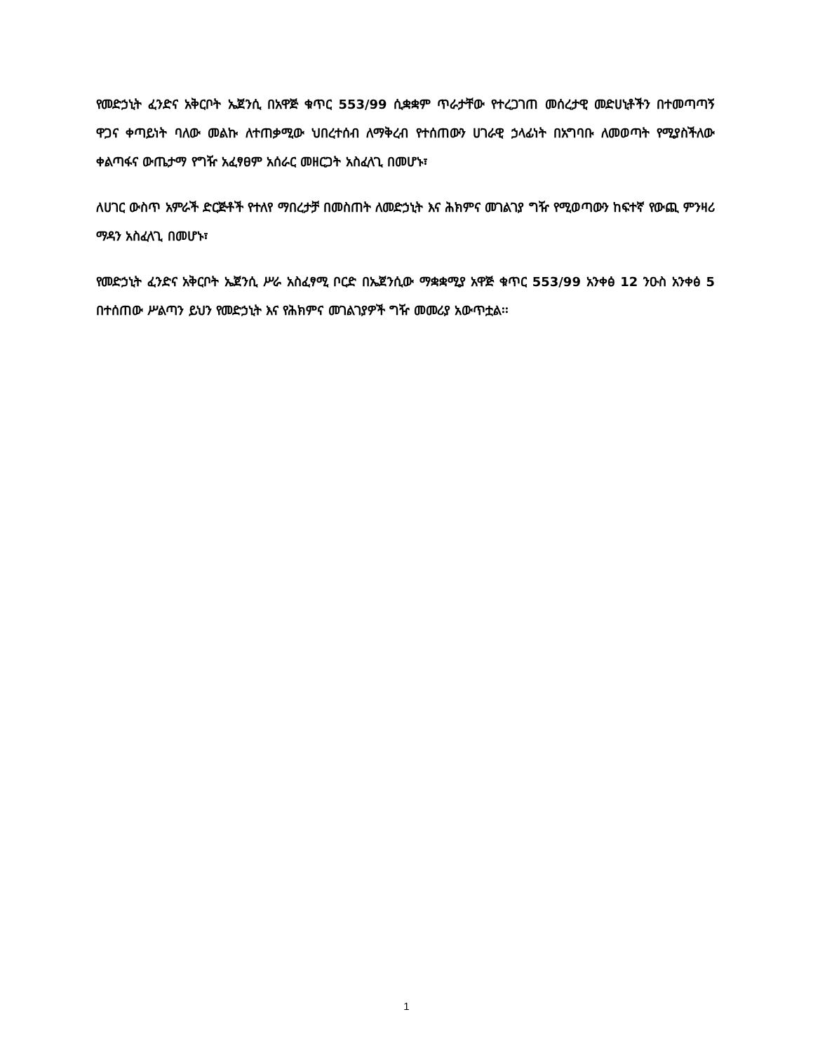የመድኃኒት ፈንድና አቅርቦት ኤጀንሲ በአዋጅ ቁጥር 553/99 ሲቋቋም ጥራታቸው የተረጋገጠ መሰረታዊ መድሀኒቶችን በተመጣጣኝ ዋጋና ቀጣይነት ባለው መልኩ ለተጠቃሚው ህበረተሰብ ለማቅረብ የተሰጠውን ሀገራዊ ኃላፊነት በአግባቡ ለመወጣት የሚያስችለው ቀልጣፋና ውጤታማ የግዥ አፈፃፀም አሰራር መዘርጋት አስፈላጊ በመሆኑ፣
ለሀገር ውስጥ አምራች ድርጅቶች የተለየ ማበረታቻ በመስጠት ለመድኃኒት እና ሕክምና መገልገያ ግዥ የሚወጣውን ከፍተኛ የውጪ ምንዛሪ ማዳን አስፈላጊ በመሆኑ፣
የመድኃኒት ፈንድና አቅርቦት ኤጀንሲ ሥራ አስፈፃሚ ቦርድ በኤጀንሲው ማቋቋሚያ አዋጅ ቁጥር 553/99 አንቀፅ 12 ንዑስ አንቀፅ 5 በተሰጠው ሥልጣን ይህን የመድኃኒት እና የሕክምና መገልገያዎች ግዥ መመሪያ አውጥቷል፡፡
1